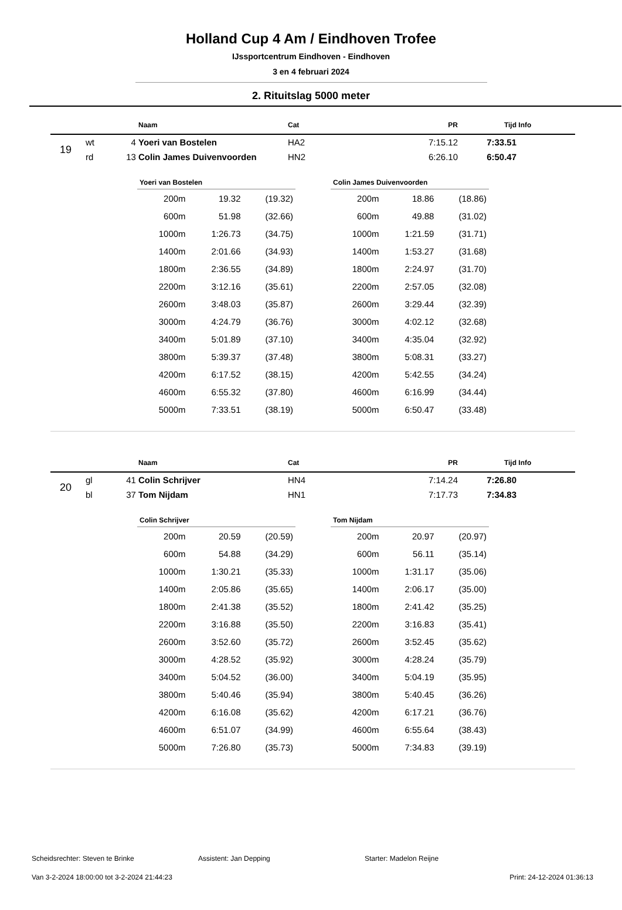Holland Cup 4 Am / Eindhoven Trofee
IJssportcentrum Eindhoven - Eindhoven
3 en 4 februari 2024
2. Rituitslag 5000 meter
| | | | Naam | Cat | PR | Tijd | Info |
| --- | --- | --- | --- | --- | --- | --- | --- |
| 19 | wt | 4 | Yoeri van Bostelen | HA2 | 7:15.12 | 7:33.51 | |
| | rd | 13 | Colin James Duivenvoorden | HN2 | 6:26.10 | 6:50.47 | |
| Yoeri van Bostelen | | |
| --- | --- | --- |
| 200m | 19.32 | (19.32) |
| 600m | 51.98 | (32.66) |
| 1000m | 1:26.73 | (34.75) |
| 1400m | 2:01.66 | (34.93) |
| 1800m | 2:36.55 | (34.89) |
| 2200m | 3:12.16 | (35.61) |
| 2600m | 3:48.03 | (35.87) |
| 3000m | 4:24.79 | (36.76) |
| 3400m | 5:01.89 | (37.10) |
| 3800m | 5:39.37 | (37.48) |
| 4200m | 6:17.52 | (38.15) |
| 4600m | 6:55.32 | (37.80) |
| 5000m | 7:33.51 | (38.19) |
| Colin James Duivenvoorden | | |
| --- | --- | --- |
| 200m | 18.86 | (18.86) |
| 600m | 49.88 | (31.02) |
| 1000m | 1:21.59 | (31.71) |
| 1400m | 1:53.27 | (31.68) |
| 1800m | 2:24.97 | (31.70) |
| 2200m | 2:57.05 | (32.08) |
| 2600m | 3:29.44 | (32.39) |
| 3000m | 4:02.12 | (32.68) |
| 3400m | 4:35.04 | (32.92) |
| 3800m | 5:08.31 | (33.27) |
| 4200m | 5:42.55 | (34.24) |
| 4600m | 6:16.99 | (34.44) |
| 5000m | 6:50.47 | (33.48) |
| | | | Naam | Cat | PR | Tijd | Info |
| --- | --- | --- | --- | --- | --- | --- | --- |
| 20 | gl | 41 | Colin Schrijver | HN4 | 7:14.24 | 7:26.80 | |
| | bl | 37 | Tom Nijdam | HN1 | 7:17.73 | 7:34.83 | |
| Colin Schrijver | | |
| --- | --- | --- |
| 200m | 20.59 | (20.59) |
| 600m | 54.88 | (34.29) |
| 1000m | 1:30.21 | (35.33) |
| 1400m | 2:05.86 | (35.65) |
| 1800m | 2:41.38 | (35.52) |
| 2200m | 3:16.88 | (35.50) |
| 2600m | 3:52.60 | (35.72) |
| 3000m | 4:28.52 | (35.92) |
| 3400m | 5:04.52 | (36.00) |
| 3800m | 5:40.46 | (35.94) |
| 4200m | 6:16.08 | (35.62) |
| 4600m | 6:51.07 | (34.99) |
| 5000m | 7:26.80 | (35.73) |
| Tom Nijdam | | |
| --- | --- | --- |
| 200m | 20.97 | (20.97) |
| 600m | 56.11 | (35.14) |
| 1000m | 1:31.17 | (35.06) |
| 1400m | 2:06.17 | (35.00) |
| 1800m | 2:41.42 | (35.25) |
| 2200m | 3:16.83 | (35.41) |
| 2600m | 3:52.45 | (35.62) |
| 3000m | 4:28.24 | (35.79) |
| 3400m | 5:04.19 | (35.95) |
| 3800m | 5:40.45 | (36.26) |
| 4200m | 6:17.21 | (36.76) |
| 4600m | 6:55.64 | (38.43) |
| 5000m | 7:34.83 | (39.19) |
Scheidsrechter: Steven te Brinke Assistent: Jan Depping Starter: Madelon Reijne
Van 3-2-2024 18:00:00 tot 3-2-2024 21:44:23 Print: 24-12-2024 01:36:13